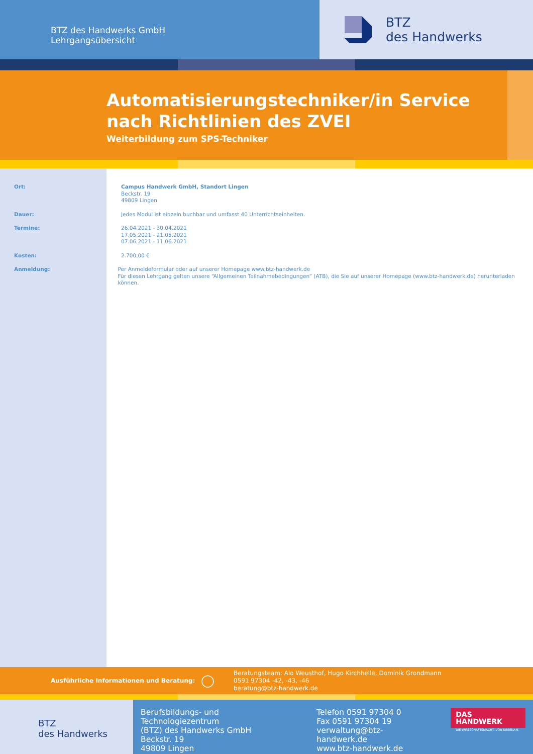BTZ des Handwerks GmbH
Lehrgangsübersicht
BTZ
des Handwerks
Automatisierungstechniker/in Service nach Richtlinien des ZVEI
Weiterbildung zum SPS-Techniker
Ort: Campus Handwerk GmbH, Standort Lingen
Beckstr. 19
49809 Lingen
Dauer: Jedes Modul ist einzeln buchbar und umfasst 40 Unterrichtseinheiten.
Termine: 26.04.2021 - 30.04.2021
17.05.2021 - 21.05.2021
07.06.2021 - 11.06.2021
Kosten: 2.700,00 €
Anmeldung: Per Anmeldeformular oder auf unserer Homepage www.btz-handwerk.de
Für diesen Lehrgang gelten unsere “Allgemeinen Teilnahmebedingungen” (ATB), die Sie auf unserer Homepage (www.btz-handwerk.de) herunterladen können.
Ausführliche Informationen und Beratung:
◯
Beratungsteam: Alo Weusthof, Hugo Kirchhelle, Dominik Grondmann
0591 97304 -42, -43, -46
beratung@btz-handwerk.de
BTZ
des Handwerks
Berufsbildungs- und Technologiezentrum
(BTZ) des Handwerks GmbH
Beckstr. 19
49809 Lingen
Telefon 0591 97304 0
Fax 0591 97304 19
verwaltung@btz-handwerk.de
www.btz-handwerk.de
DAS HANDWERK
DIE WIRTSCHAFTSMACHT. VON NEBENAN.